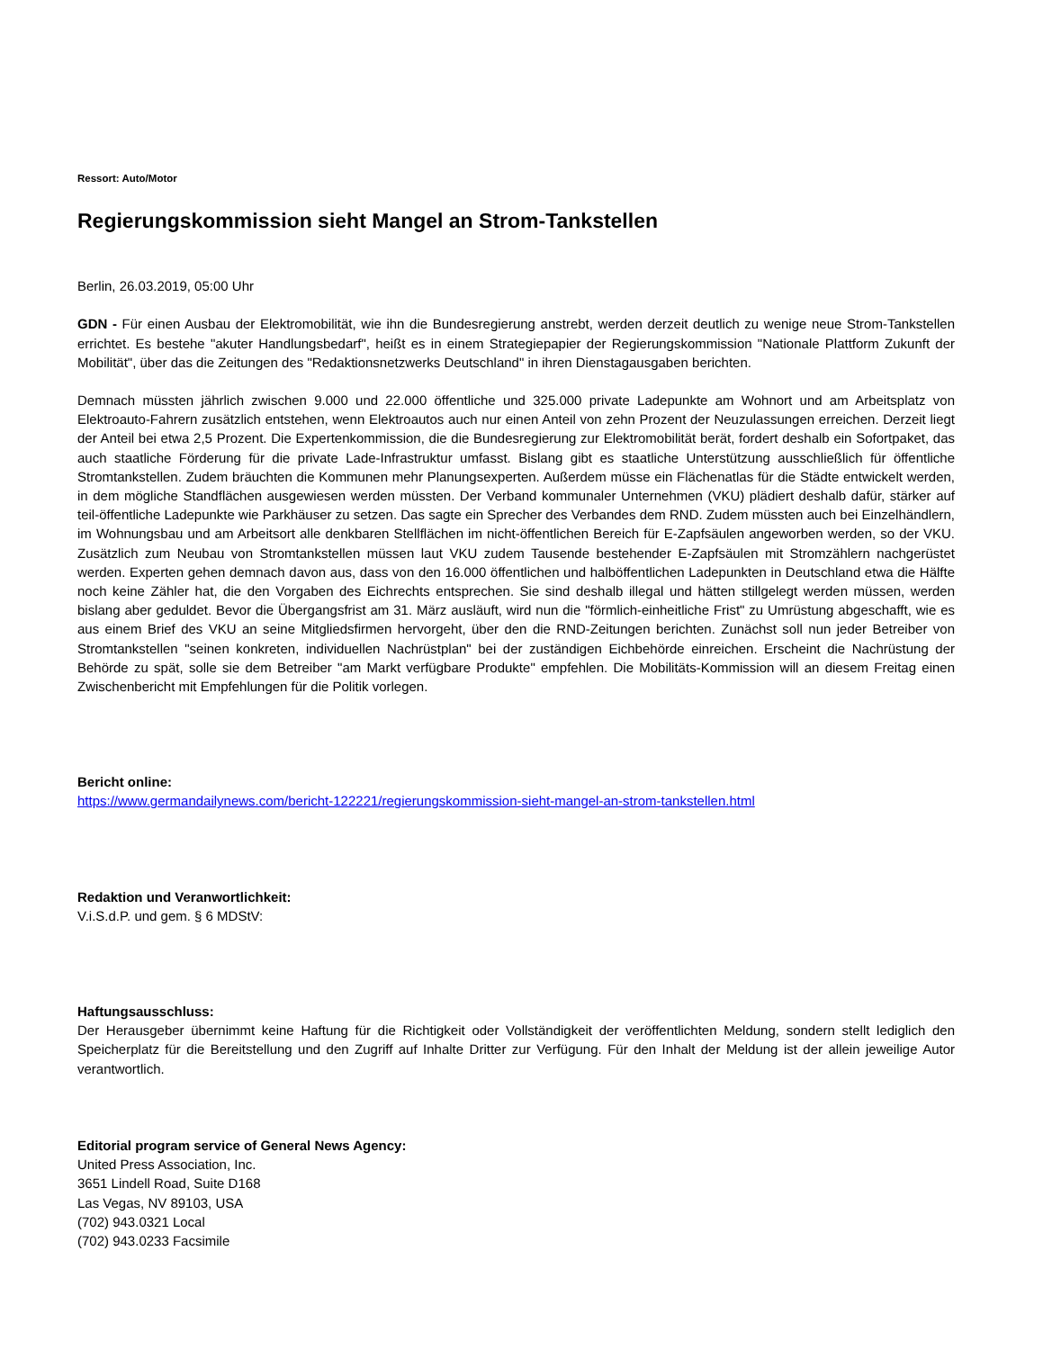Ressort: Auto/Motor
Regierungskommission sieht Mangel an Strom-Tankstellen
Berlin, 26.03.2019, 05:00 Uhr
GDN - Für einen Ausbau der Elektromobilität, wie ihn die Bundesregierung anstrebt, werden derzeit deutlich zu wenige neue Strom-Tankstellen errichtet. Es bestehe "akuter Handlungsbedarf", heißt es in einem Strategiepapier der Regierungskommission "Nationale Plattform Zukunft der Mobilität", über das die Zeitungen des "Redaktionsnetzwerks Deutschland" in ihren Dienstagausgaben berichten.
Demnach müssten jährlich zwischen 9.000 und 22.000 öffentliche und 325.000 private Ladepunkte am Wohnort und am Arbeitsplatz von Elektroauto-Fahrern zusätzlich entstehen, wenn Elektroautos auch nur einen Anteil von zehn Prozent der Neuzulassungen erreichen. Derzeit liegt der Anteil bei etwa 2,5 Prozent. Die Expertenkommission, die die Bundesregierung zur Elektromobilität berät, fordert deshalb ein Sofortpaket, das auch staatliche Förderung für die private Lade-Infrastruktur umfasst. Bislang gibt es staatliche Unterstützung ausschließlich für öffentliche Stromtankstellen. Zudem bräuchten die Kommunen mehr Planungsexperten. Außerdem müsse ein Flächenatlas für die Städte entwickelt werden, in dem mögliche Standflächen ausgewiesen werden müssten. Der Verband kommunaler Unternehmen (VKU) plädiert deshalb dafür, stärker auf teil-öffentliche Ladepunkte wie Parkhäuser zu setzen. Das sagte ein Sprecher des Verbandes dem RND. Zudem müssten auch bei Einzelhändlern, im Wohnungsbau und am Arbeitsort alle denkbaren Stellflächen im nicht-öffentlichen Bereich für E-Zapfsäulen angeworben werden, so der VKU. Zusätzlich zum Neubau von Stromtankstellen müssen laut VKU zudem Tausende bestehender E-Zapfsäulen mit Stromzählern nachgerüstet werden. Experten gehen demnach davon aus, dass von den 16.000 öffentlichen und halböffentlichen Ladepunkten in Deutschland etwa die Hälfte noch keine Zähler hat, die den Vorgaben des Eichrechts entsprechen. Sie sind deshalb illegal und hätten stillgelegt werden müssen, werden bislang aber geduldet. Bevor die Übergangsfrist am 31. März ausläuft, wird nun die "förmlich-einheitliche Frist" zu Umrüstung abgeschafft, wie es aus einem Brief des VKU an seine Mitgliedsfirmen hervorgeht, über den die RND-Zeitungen berichten. Zunächst soll nun jeder Betreiber von Stromtankstellen "seinen konkreten, individuellen Nachrüstplan" bei der zuständigen Eichbehörde einreichen. Erscheint die Nachrüstung der Behörde zu spät, solle sie dem Betreiber "am Markt verfügbare Produkte" empfehlen. Die Mobilitäts-Kommission will an diesem Freitag einen Zwischenbericht mit Empfehlungen für die Politik vorlegen.
Bericht online:
https://www.germandailynews.com/bericht-122221/regierungskommission-sieht-mangel-an-strom-tankstellen.html
Redaktion und Veranwortlichkeit:
V.i.S.d.P. und gem. § 6 MDStV:
Haftungsausschluss:
Der Herausgeber übernimmt keine Haftung für die Richtigkeit oder Vollständigkeit der veröffentlichten Meldung, sondern stellt lediglich den Speicherplatz für die Bereitstellung und den Zugriff auf Inhalte Dritter zur Verfügung. Für den Inhalt der Meldung ist der allein jeweilige Autor verantwortlich.
Editorial program service of General News Agency:
United Press Association, Inc.
3651 Lindell Road, Suite D168
Las Vegas, NV 89103, USA
(702) 943.0321 Local
(702) 943.0233 Facsimile